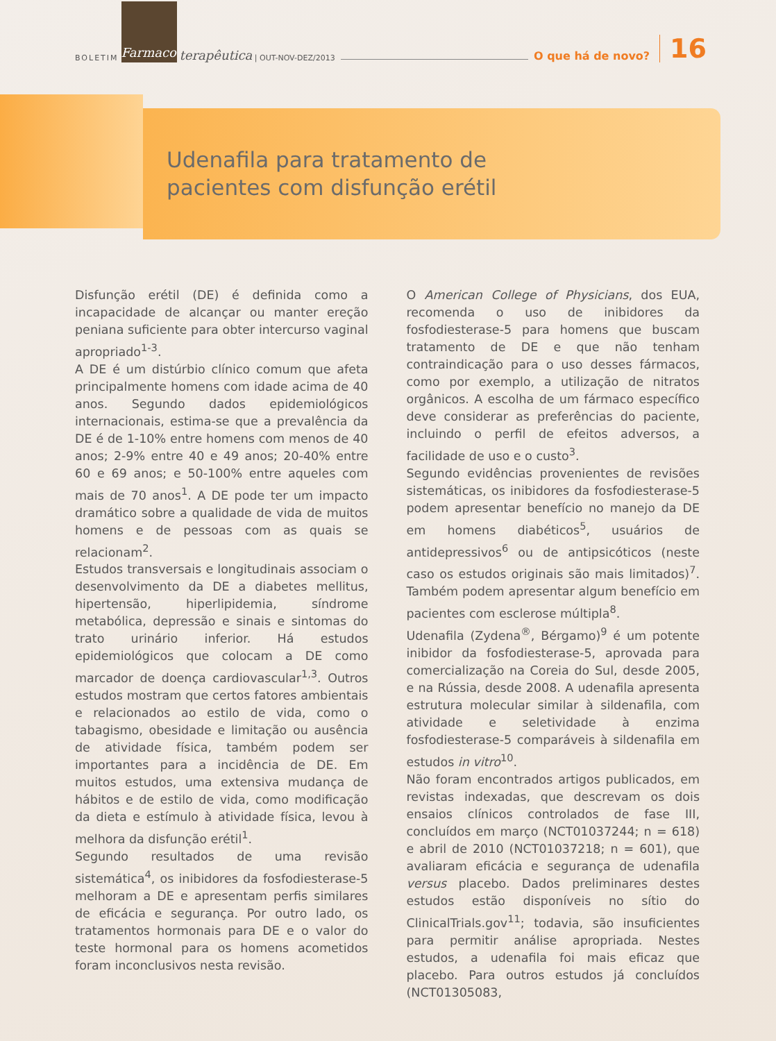BOLETIM Farmaco terapêutica | OUT-NOV-DEZ/2013 O que há de novo? 16
Udenafila para tratamento de
pacientes com disfunção erétil
Disfunção erétil (DE) é definida como a incapacidade de alcançar ou manter ereção peniana suficiente para obter intercurso vaginal apropriado<sup>1-3</sup>.
A DE é um distúrbio clínico comum que afeta principalmente homens com idade acima de 40 anos. Segundo dados epidemiológicos internacionais, estima-se que a prevalência da DE é de 1-10% entre homens com menos de 40 anos; 2-9% entre 40 e 49 anos; 20-40% entre 60 e 69 anos; e 50-100% entre aqueles com mais de 70 anos<sup>1</sup>. A DE pode ter um impacto dramático sobre a qualidade de vida de muitos homens e de pessoas com as quais se relacionam<sup>2</sup>.
Estudos transversais e longitudinais associam o desenvolvimento da DE a diabetes mellitus, hipertensão, hiperlipidemia, síndrome metabólica, depressão e sinais e sintomas do trato urinário inferior. Há estudos epidemiológicos que colocam a DE como marcador de doença cardiovascular<sup>1,3</sup>. Outros estudos mostram que certos fatores ambientais e relacionados ao estilo de vida, como o tabagismo, obesidade e limitação ou ausência de atividade física, também podem ser importantes para a incidência de DE. Em muitos estudos, uma extensiva mudança de hábitos e de estilo de vida, como modificação da dieta e estímulo à atividade física, levou à melhora da disfunção erétil<sup>1</sup>.
Segundo resultados de uma revisão sistemática<sup>4</sup>, os inibidores da fosfodiesterase-5 melhoram a DE e apresentam perfis similares de eficácia e segurança. Por outro lado, os tratamentos hormonais para DE e o valor do teste hormonal para os homens acometidos foram inconclusivos nesta revisão.
O American College of Physicians, dos EUA, recomenda o uso de inibidores da fosfodiesterase-5 para homens que buscam tratamento de DE e que não tenham contraindicação para o uso desses fármacos, como por exemplo, a utilização de nitratos orgânicos. A escolha de um fármaco específico deve considerar as preferências do paciente, incluindo o perfil de efeitos adversos, a facilidade de uso e o custo<sup>3</sup>.
Segundo evidências provenientes de revisões sistemáticas, os inibidores da fosfodiesterase-5 podem apresentar benefício no manejo da DE em homens diabéticos<sup>5</sup>, usuários de antidepressivos<sup>6</sup> ou de antipsicóticos (neste caso os estudos originais são mais limitados)<sup>7</sup>. Também podem apresentar algum benefício em pacientes com esclerose múltipla<sup>8</sup>.
Udenafila (Zydena<sup>®</sup>, Bérgamo)<sup>9</sup> é um potente inibidor da fosfodiesterase-5, aprovada para comercialização na Coreia do Sul, desde 2005, e na Rússia, desde 2008. A udenafila apresenta estrutura molecular similar à sildenafila, com atividade e seletividade à enzima fosfodiesterase-5 comparáveis à sildenafila em estudos in vitro<sup>10</sup>.
Não foram encontrados artigos publicados, em revistas indexadas, que descrevam os dois ensaios clínicos controlados de fase III, concluídos em março (NCT01037244; n = 618) e abril de 2010 (NCT01037218; n = 601), que avaliaram eficácia e segurança de udenafila versus placebo. Dados preliminares destes estudos estão disponíveis no sítio do ClinicalTrials.gov<sup>11</sup>; todavia, são insuficientes para permitir análise apropriada. Nestes estudos, a udenafila foi mais eficaz que placebo. Para outros estudos já concluídos (NCT01305083,